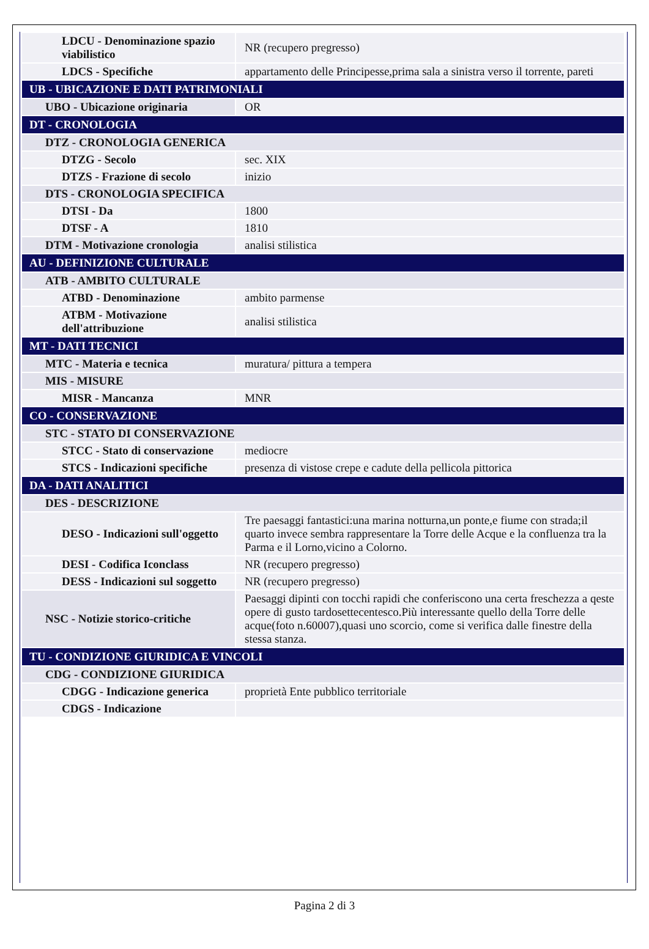| LDCU - Denominazione spazio viabilistico | NR (recupero pregresso) |
| LDCS - Specifiche | appartamento delle Principesse,prima sala a sinistra verso il torrente, pareti |
| UB - UBICAZIONE E DATI PATRIMONIALI | |
| UBO - Ubicazione originaria | OR |
| DT - CRONOLOGIA | |
| DTZ - CRONOLOGIA GENERICA | |
| DTZG - Secolo | sec. XIX |
| DTZS - Frazione di secolo | inizio |
| DTS - CRONOLOGIA SPECIFICA | |
| DTSI - Da | 1800 |
| DTSF - A | 1810 |
| DTM - Motivazione cronologia | analisi stilistica |
| AU - DEFINIZIONE CULTURALE | |
| ATB - AMBITO CULTURALE | |
| ATBD - Denominazione | ambito parmense |
| ATBM - Motivazione dell'attribuzione | analisi stilistica |
| MT - DATI TECNICI | |
| MTC - Materia e tecnica | muratura/ pittura a tempera |
| MIS - MISURE | |
| MISR - Mancanza | MNR |
| CO - CONSERVAZIONE | |
| STC - STATO DI CONSERVAZIONE | |
| STCC - Stato di conservazione | mediocre |
| STCS - Indicazioni specifiche | presenza di vistose crepe e cadute della pellicola pittorica |
| DA - DATI ANALITICI | |
| DES - DESCRIZIONE | |
| DESO - Indicazioni sull'oggetto | Tre paesaggi fantastici:una marina notturna,un ponte,e fiume con strada;il quarto invece sembra rappresentare la Torre delle Acque e la confluenza tra la Parma e il Lorno,vicino a Colorno. |
| DESI - Codifica Iconclass | NR (recupero pregresso) |
| DESS - Indicazioni sul soggetto | NR (recupero pregresso) |
| NSC - Notizie storico-critiche | Paesaggi dipinti con tocchi rapidi che conferiscono una certa freschezza a qeste opere di gusto tardosettecentesco.Più interessante quello della Torre delle acque(foto n.60007),quasi uno scorcio, come si verifica dalle finestre della stessa stanza. |
| TU - CONDIZIONE GIURIDICA E VINCOLI | |
| CDG - CONDIZIONE GIURIDICA | |
| CDGG - Indicazione generica | proprietà Ente pubblico territoriale |
| CDGS - Indicazione | |
Pagina 2 di 3